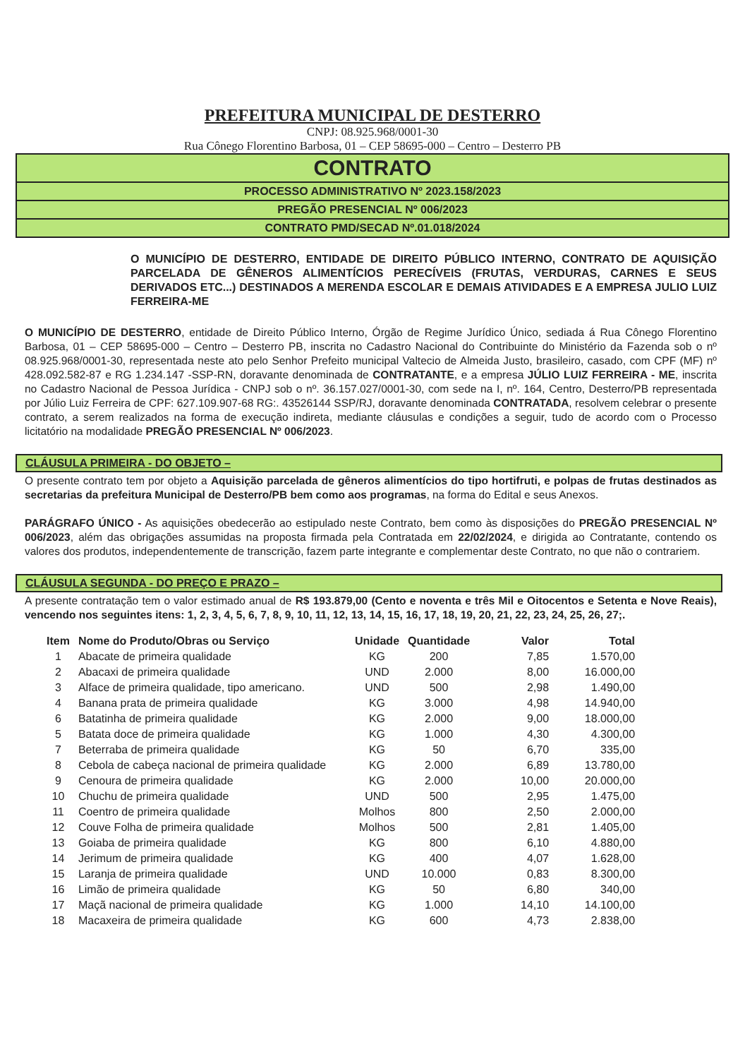PREFEITURA MUNICIPAL DE DESTERRO
CNPJ: 08.925.968/0001-30
Rua Cônego Florentino Barbosa, 01 – CEP 58695-000 – Centro – Desterro PB
CONTRATO
PROCESSO ADMINISTRATIVO Nº 2023.158/2023
PREGÃO PRESENCIAL Nº 006/2023
CONTRATO PMD/SECAD Nº.01.018/2024
O MUNICÍPIO DE DESTERRO, ENTIDADE DE DIREITO PÚBLICO INTERNO, CONTRATO DE AQUISIÇÃO PARCELADA DE GÊNEROS ALIMENTÍCIOS PERECÍVEIS (FRUTAS, VERDURAS, CARNES E SEUS DERIVADOS ETC...) DESTINADOS A MERENDA ESCOLAR E DEMAIS ATIVIDADES E A EMPRESA JULIO LUIZ FERREIRA-ME
O MUNICÍPIO DE DESTERRO, entidade de Direito Público Interno, Órgão de Regime Jurídico Único, sediada á Rua Cônego Florentino Barbosa, 01 – CEP 58695-000 – Centro – Desterro PB, inscrita no Cadastro Nacional do Contribuinte do Ministério da Fazenda sob o nº 08.925.968/0001-30, representada neste ato pelo Senhor Prefeito municipal Valtecio de Almeida Justo, brasileiro, casado, com CPF (MF) nº 428.092.582-87 e RG 1.234.147 -SSP-RN, doravante denominada de CONTRATANTE, e a empresa JÚLIO LUIZ FERREIRA - ME, inscrita no Cadastro Nacional de Pessoa Jurídica - CNPJ sob o nº. 36.157.027/0001-30, com sede na I, nº. 164, Centro, Desterro/PB representada por Júlio Luiz Ferreira de CPF: 627.109.907-68 RG:. 43526144 SSP/RJ, doravante denominada CONTRATADA, resolvem celebrar o presente contrato, a serem realizados na forma de execução indireta, mediante cláusulas e condições a seguir, tudo de acordo com o Processo licitatório na modalidade PREGÃO PRESENCIAL Nº 006/2023.
CLÁUSULA PRIMEIRA - DO OBJETO –
O presente contrato tem por objeto a Aquisição parcelada de gêneros alimentícios do tipo hortifruti, e polpas de frutas destinados as secretarias da prefeitura Municipal de Desterro/PB bem como aos programas, na forma do Edital e seus Anexos.
PARÁGRAFO ÚNICO - As aquisições obedecerão ao estipulado neste Contrato, bem como às disposições do PREGÃO PRESENCIAL Nº 006/2023, além das obrigações assumidas na proposta firmada pela Contratada em 22/02/2024, e dirigida ao Contratante, contendo os valores dos produtos, independentemente de transcrição, fazem parte integrante e complementar deste Contrato, no que não o contrariem.
CLÁUSULA SEGUNDA - DO PREÇO E PRAZO –
A presente contratação tem o valor estimado anual de R$ 193.879,00 (Cento e noventa e três Mil e Oitocentos e Setenta e Nove Reais), vencendo nos seguintes itens: 1, 2, 3, 4, 5, 6, 7, 8, 9, 10, 11, 12, 13, 14, 15, 16, 17, 18, 19, 20, 21, 22, 23, 24, 25, 26, 27;.
| Item | Nome do Produto/Obras ou Serviço | Unidade | Quantidade | Valor | Total |
| --- | --- | --- | --- | --- | --- |
| 1 | Abacate de primeira qualidade | KG | 200 | 7,85 | 1.570,00 |
| 2 | Abacaxi de primeira qualidade | UND | 2.000 | 8,00 | 16.000,00 |
| 3 | Alface de primeira qualidade, tipo americano. | UND | 500 | 2,98 | 1.490,00 |
| 4 | Banana prata de primeira qualidade | KG | 3.000 | 4,98 | 14.940,00 |
| 6 | Batatinha de primeira qualidade | KG | 2.000 | 9,00 | 18.000,00 |
| 5 | Batata doce de primeira qualidade | KG | 1.000 | 4,30 | 4.300,00 |
| 7 | Beterraba de primeira qualidade | KG | 50 | 6,70 | 335,00 |
| 8 | Cebola de cabeça nacional de primeira qualidade | KG | 2.000 | 6,89 | 13.780,00 |
| 9 | Cenoura de primeira qualidade | KG | 2.000 | 10,00 | 20.000,00 |
| 10 | Chuchu de primeira qualidade | UND | 500 | 2,95 | 1.475,00 |
| 11 | Coentro de primeira qualidade | Molhos | 800 | 2,50 | 2.000,00 |
| 12 | Couve Folha de primeira qualidade | Molhos | 500 | 2,81 | 1.405,00 |
| 13 | Goiaba de primeira qualidade | KG | 800 | 6,10 | 4.880,00 |
| 14 | Jerimum de primeira qualidade | KG | 400 | 4,07 | 1.628,00 |
| 15 | Laranja de primeira qualidade | UND | 10.000 | 0,83 | 8.300,00 |
| 16 | Limão de primeira qualidade | KG | 50 | 6,80 | 340,00 |
| 17 | Maçã nacional de primeira qualidade | KG | 1.000 | 14,10 | 14.100,00 |
| 18 | Macaxeira de primeira qualidade | KG | 600 | 4,73 | 2.838,00 |